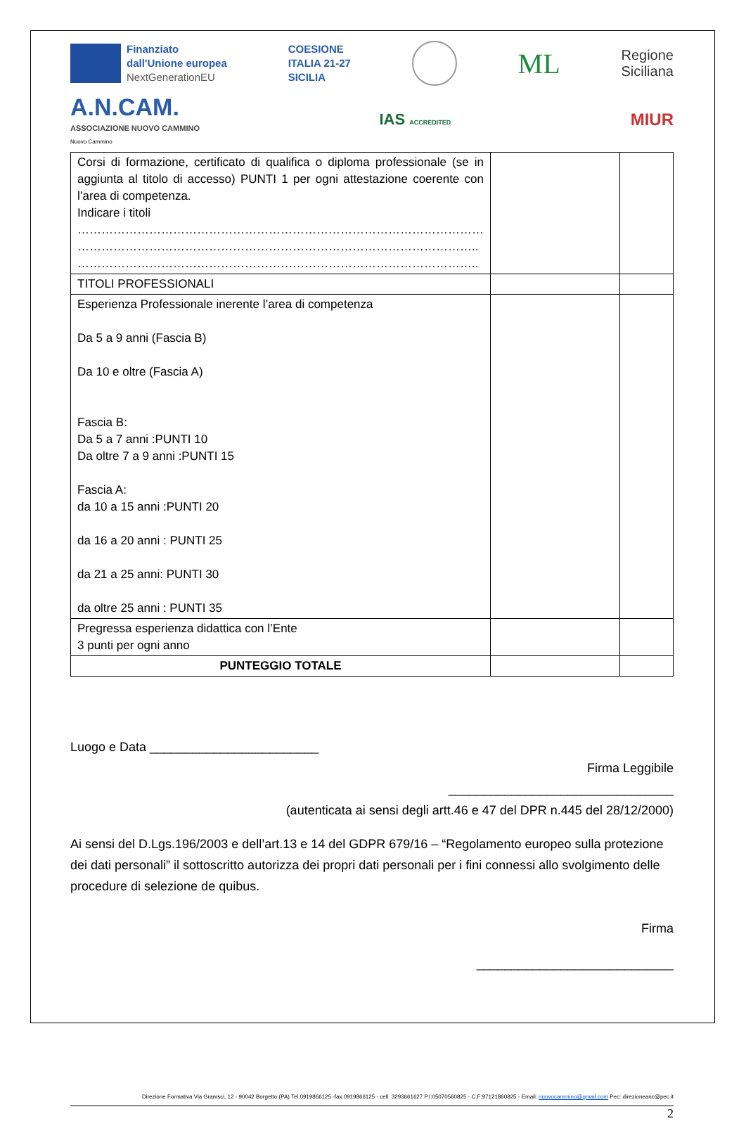Finanziato
dall'Unione europea
NextGenerationEU
COESIONE
ITALIA 21-27
SICILIA
ML
Regione
Siciliana
A.N.CAM.
ASSOCIAZIONE NUOVO CAMMINO
Nuovo Cammino
IAS ACCREDITED
MIUR
| Corsi di formazione, certificato di qualifica o diploma professionale (se in aggiunta al titolo di accesso) PUNTI 1 per ogni attestazione coerente con l’area di competenza. Indicare i titoli ………………………………………………………………………………………… ……………………………………………………………………………………….. ……………………………………………………………………………………….. | | |
| TITOLI PROFESSIONALI | | |
| Esperienza Professionale inerente l’area di competenza Da 5 a 9 anni (Fascia B) Da 10 e oltre (Fascia A) Fascia B: Da 5 a 7 anni :PUNTI 10 Da oltre 7 a 9 anni :PUNTI 15 Fascia A: da 10 a 15 anni :PUNTI 20 da 16 a 20 anni : PUNTI 25 da 21 a 25 anni: PUNTI 30 da oltre 25 anni : PUNTI 35 | | |
| Pregressa esperienza didattica con l’Ente 3 punti per ogni anno | | |
| PUNTEGGIO TOTALE | | |
Luogo e Data ________________________
Firma Leggibile
________________________________
(autenticata ai sensi degli artt.46 e 47 del DPR n.445 del 28/12/2000)
Ai sensi del D.Lgs.196/2003 e dell’art.13 e 14 del GDPR 679/16 – “Regolamento europeo sulla protezione dei dati personali” il sottoscritto autorizza dei propri dati personali per i fini connessi allo svolgimento delle procedure di selezione de quibus.
Firma
____________________________
Direzione Formativa Via Gramsci, 12 - 90042 Borgetto (PA) Tel.0919866125 -fax 0919866125 - cell. 3293661627 P.I:05070560825 - C.F:97121860825 - Email: nuovocammino@gmail.com Pec: direzioneanc@pec.it
2